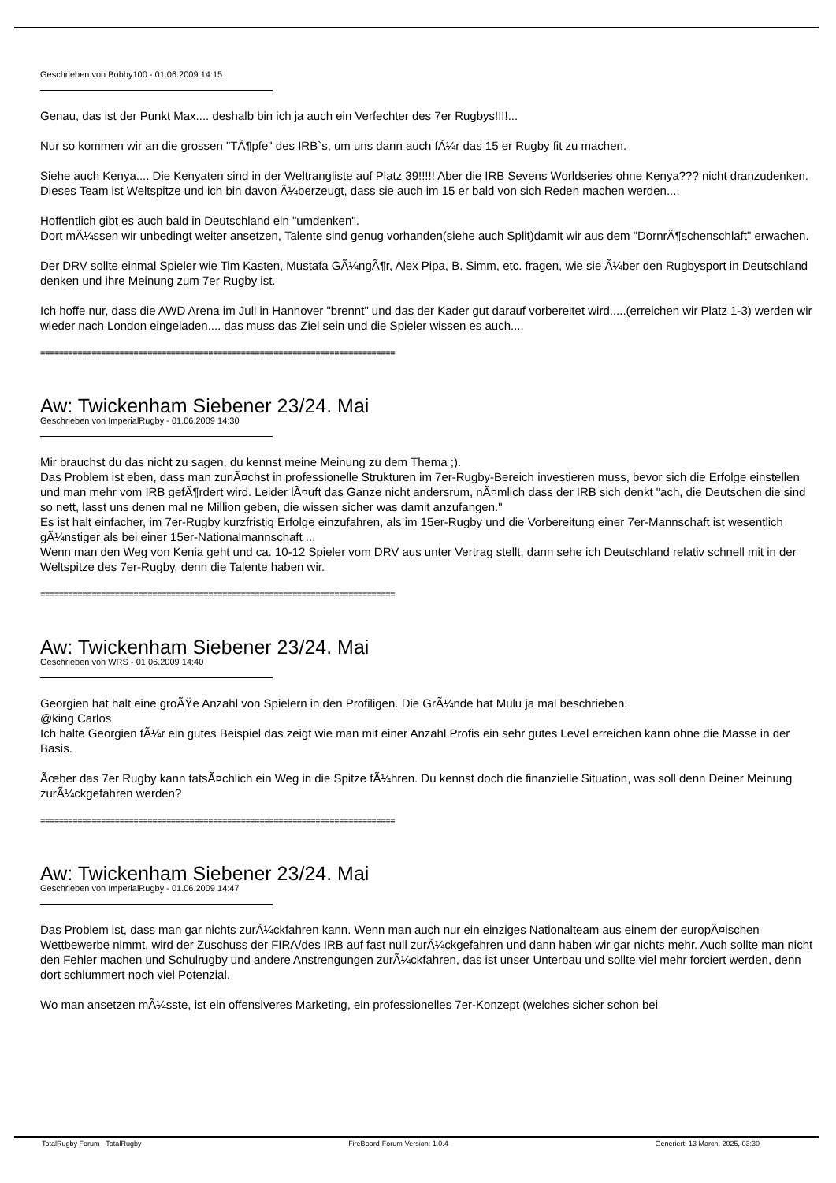Geschrieben von Bobby100 - 01.06.2009 14:15
Genau, das ist der Punkt Max.... deshalb bin ich ja auch ein Verfechter des 7er Rugbys!!!!...
Nur so kommen wir an die grossen "TÃ¶pfe" des IRB`s, um uns dann auch fÃ¼r das 15 er Rugby fit zu machen.
Siehe auch Kenya.... Die Kenyaten sind in der Weltrangliste auf Platz 39!!!!! Aber die IRB Sevens Worldseries ohne Kenya??? nicht dranzudenken. Dieses Team ist Weltspitze und ich bin davon Ã¼berzeugt, dass sie auch im 15 er bald von sich Reden machen werden....
Hoffentlich gibt es auch bald in Deutschland ein "umdenken".
Dort mÃ¼ssen wir unbedingt weiter ansetzen, Talente sind genug vorhanden(siehe auch Split)damit wir aus dem "DornrÃ¶schenschlaft" erwachen.
Der DRV sollte einmal Spieler wie Tim Kasten, Mustafa GÃ¼ngÃ¶r, Alex Pipa, B. Simm, etc. fragen, wie sie Ã¼ber den Rugbysport in Deutschland denken und ihre Meinung zum 7er Rugby ist.
Ich hoffe nur, dass die AWD Arena im Juli in Hannover "brennt" und das der Kader gut darauf vorbereitet wird.....(erreichen wir Platz 1-3) werden wir wieder nach London eingeladen.... das muss das Ziel sein und die Spieler wissen es auch....
============================================================================
Aw: Twickenham Siebener 23/24. Mai
Geschrieben von ImperialRugby - 01.06.2009 14:30
Mir brauchst du das nicht zu sagen, du kennst meine Meinung zu dem Thema ;).
Das Problem ist eben, dass man zunÃ¤chst in professionelle Strukturen im 7er-Rugby-Bereich investieren muss, bevor sich die Erfolge einstellen und man mehr vom IRB gefÃ¶rdert wird. Leider lÃ¤uft das Ganze nicht andersrum, nÃ¤mlich dass der IRB sich denkt "ach, die Deutschen die sind so nett, lasst uns denen mal ne Million geben, die wissen sicher was damit anzufangen."
Es ist halt einfacher, im 7er-Rugby kurzfristig Erfolge einzufahren, als im 15er-Rugby und die Vorbereitung einer 7er-Mannschaft ist wesentlich gÃ¼nstiger als bei einer 15er-Nationalmannschaft ...
Wenn man den Weg von Kenia geht und ca. 10-12 Spieler vom DRV aus unter Vertrag stellt, dann sehe ich Deutschland relativ schnell mit in der Weltspitze des 7er-Rugby, denn die Talente haben wir.
============================================================================
Aw: Twickenham Siebener 23/24. Mai
Geschrieben von WRS - 01.06.2009 14:40
Georgien hat halt eine groÃŸe Anzahl von Spielern in den Profiligen. Die GrÃ¼nde hat Mulu ja mal beschrieben.
@king Carlos
Ich halte Georgien fÃ¼r ein gutes Beispiel das zeigt wie man mit einer Anzahl Profis ein sehr gutes Level erreichen kann ohne die Masse in der Basis.
Ãœber das 7er Rugby kann tatsÃ¤chlich ein Weg in die Spitze fÃ¼hren. Du kennst doch die finanzielle Situation, was soll denn Deiner Meinung zurÃ¼ckgefahren werden?
============================================================================
Aw: Twickenham Siebener 23/24. Mai
Geschrieben von ImperialRugby - 01.06.2009 14:47
Das Problem ist, dass man gar nichts zurÃ¼ckfahren kann. Wenn man auch nur ein einziges Nationalteam aus einem der europÃ¤ischen Wettbewerbe nimmt, wird der Zuschuss der FIRA/des IRB auf fast null zurÃ¼ckgefahren und dann haben wir gar nichts mehr. Auch sollte man nicht den Fehler machen und Schulrugby und andere Anstrengungen zurÃ¼ckfahren, das ist unser Unterbau und sollte viel mehr forciert werden, denn dort schlummert noch viel Potenzial.
Wo man ansetzen mÃ¼sste, ist ein offensiveres Marketing, ein professionelles 7er-Konzept (welches sicher schon bei
TotalRugby Forum - TotalRugby FireBoard-Forum-Version: 1.0.4 Generiert: 13 March, 2025, 03:30